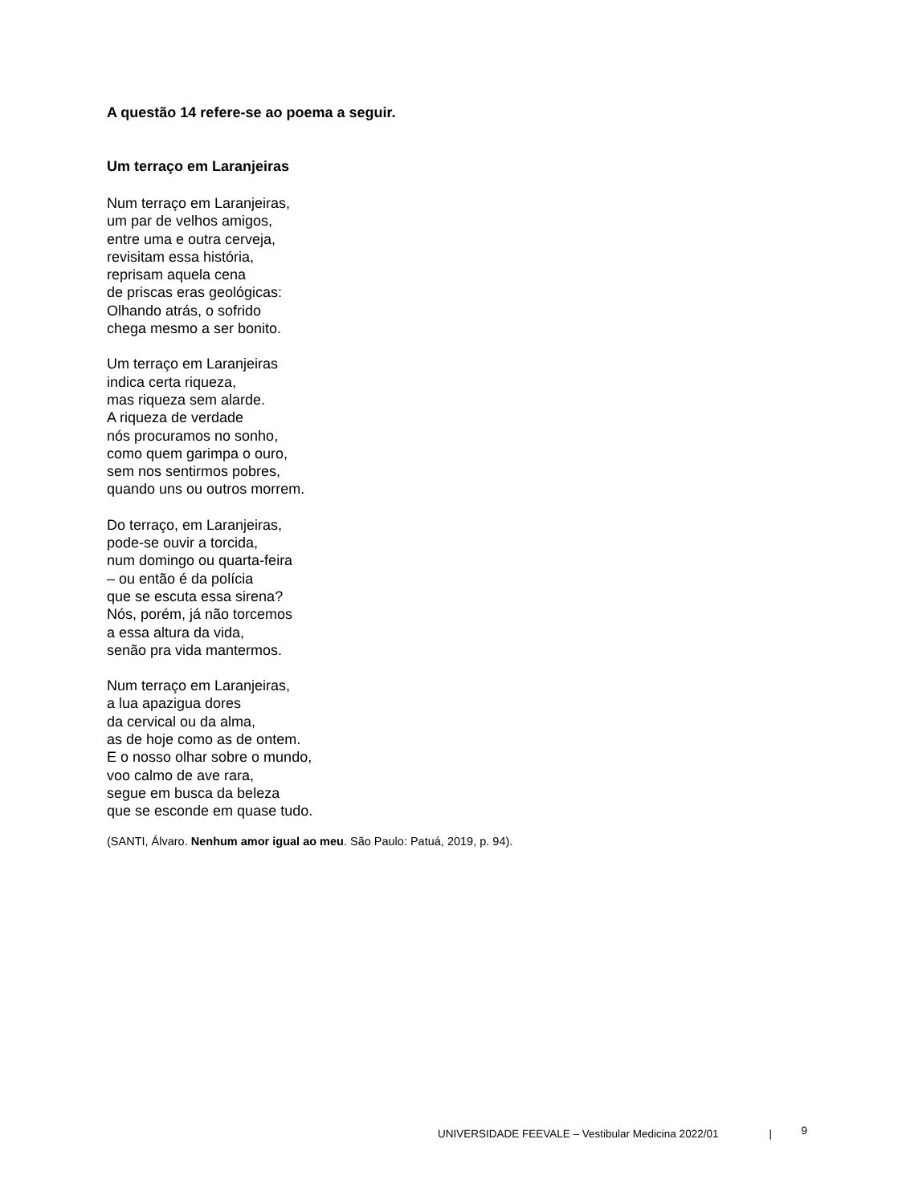A questão 14 refere-se ao poema a seguir.
Um terraço em Laranjeiras
Num terraço em Laranjeiras,
um par de velhos amigos,
entre uma e outra cerveja,
revisitam essa história,
reprisam aquela cena
de priscas eras geológicas:
Olhando atrás, o sofrido
chega mesmo a ser bonito.
Um terraço em Laranjeiras
indica certa riqueza,
mas riqueza sem alarde.
A riqueza de verdade
nós procuramos no sonho,
como quem garimpa o ouro,
sem nos sentirmos pobres,
quando uns ou outros morrem.
Do terraço, em Laranjeiras,
pode-se ouvir a torcida,
num domingo ou quarta-feira
– ou então é da polícia
que se escuta essa sirena?
Nós, porém, já não torcemos
a essa altura da vida,
senão pra vida mantermos.
Num terraço em Laranjeiras,
a lua apazigua dores
da cervical ou da alma,
as de hoje como as de ontem.
E o nosso olhar sobre o mundo,
voo calmo de ave rara,
segue em busca da beleza
que se esconde em quase tudo.
(SANTI, Álvaro. Nenhum amor igual ao meu. São Paulo: Patuá, 2019, p. 94).
UNIVERSIDADE FEEVALE – Vestibular Medicina 2022/01 | 9